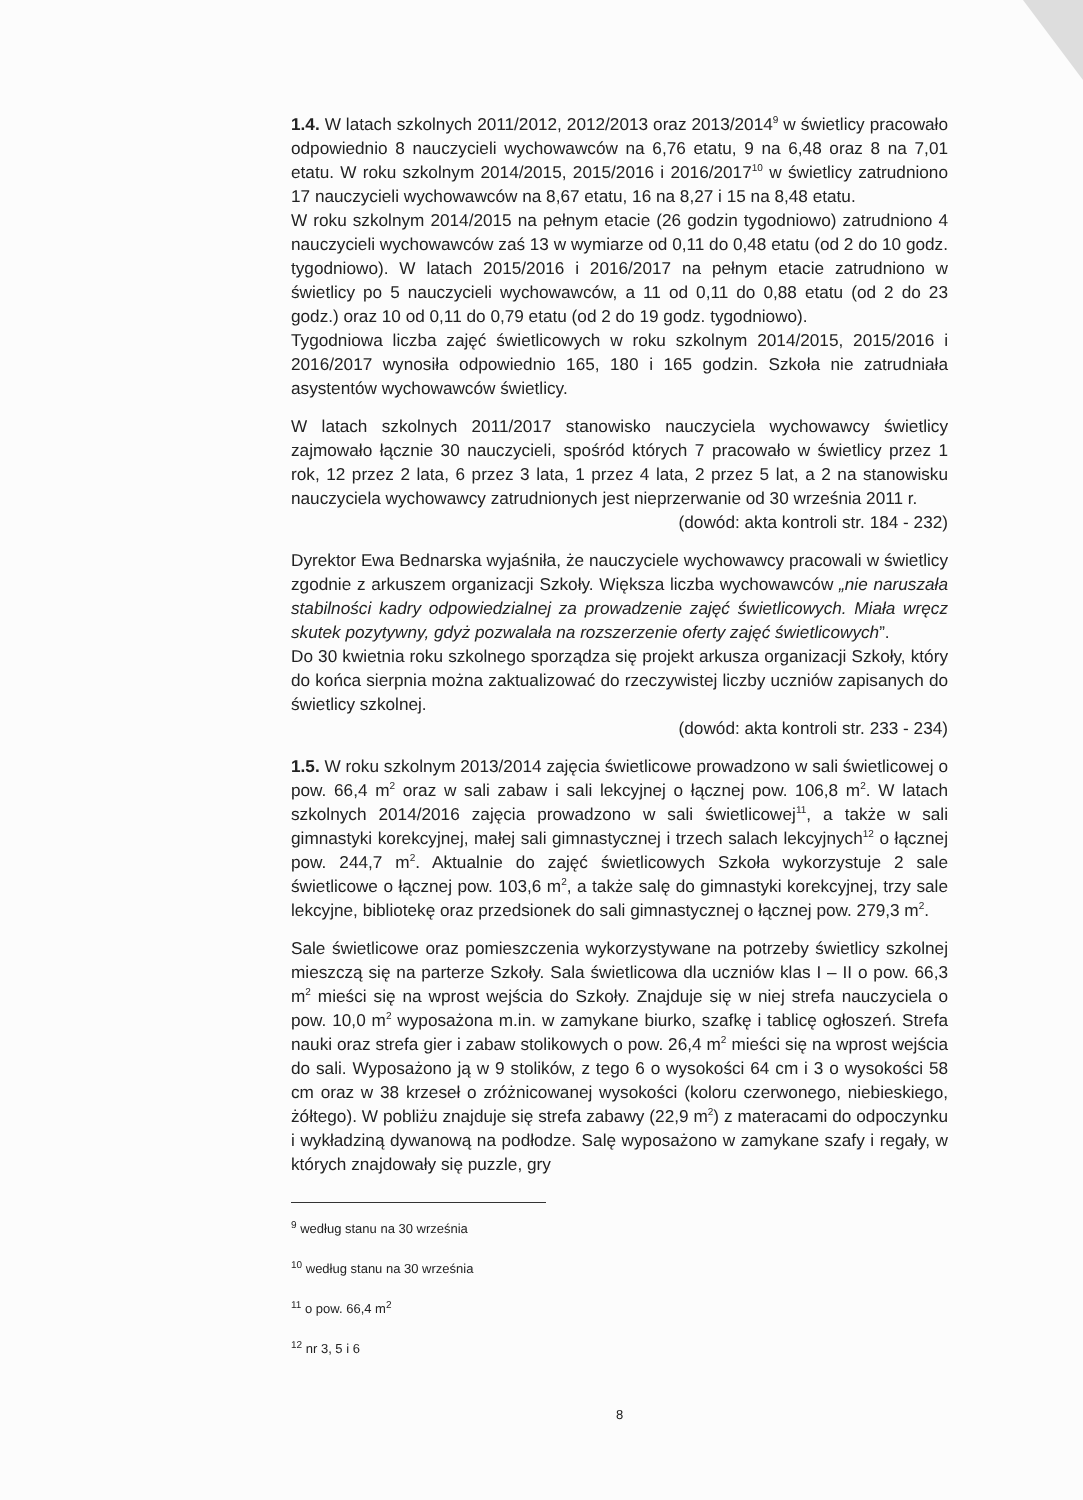1.4. W latach szkolnych 2011/2012, 2012/2013 oraz 2013/2014<sup>9</sup> w świetlicy pracowało odpowiednio 8 nauczycieli wychowawców na 6,76 etatu, 9 na 6,48 oraz 8 na 7,01 etatu. W roku szkolnym 2014/2015, 2015/2016 i 2016/2017<sup>10</sup> w świetlicy zatrudniono 17 nauczycieli wychowawców na 8,67 etatu, 16 na 8,27 i 15 na 8,48 etatu.
W roku szkolnym 2014/2015 na pełnym etacie (26 godzin tygodniowo) zatrudniono 4 nauczycieli wychowawców zaś 13 w wymiarze od 0,11 do 0,48 etatu (od 2 do 10 godz. tygodniowo). W latach 2015/2016 i 2016/2017 na pełnym etacie zatrudniono w świetlicy po 5 nauczycieli wychowawców, a 11 od 0,11 do 0,88 etatu (od 2 do 23 godz.) oraz 10 od 0,11 do 0,79 etatu (od 2 do 19 godz. tygodniowo).
Tygodniowa liczba zajęć świetlicowych w roku szkolnym 2014/2015, 2015/2016 i 2016/2017 wynosiła odpowiednio 165, 180 i 165 godzin. Szkoła nie zatrudniała asystentów wychowawców świetlicy.
W latach szkolnych 2011/2017 stanowisko nauczyciela wychowawcy świetlicy zajmowało łącznie 30 nauczycieli, spośród których 7 pracowało w świetlicy przez 1 rok, 12 przez 2 lata, 6 przez 3 lata, 1 przez 4 lata, 2 przez 5 lat, a 2 na stanowisku nauczyciela wychowawcy zatrudnionych jest nieprzerwanie od 30 września 2011 r.
(dowód: akta kontroli str. 184 - 232)
Dyrektor Ewa Bednarska wyjaśniła, że nauczyciele wychowawcy pracowali w świetlicy zgodnie z arkuszem organizacji Szkoły. Większa liczba wychowawców „nie naruszała stabilności kadry odpowiedzialnej za prowadzenie zajęć świetlicowych. Miała wręcz skutek pozytywny, gdyż pozwalała na rozszerzenie oferty zajęć świetlicowych”.
Do 30 kwietnia roku szkolnego sporządza się projekt arkusza organizacji Szkoły, który do końca sierpnia można zaktualizować do rzeczywistej liczby uczniów zapisanych do świetlicy szkolnej.
(dowód: akta kontroli str. 233 - 234)
1.5. W roku szkolnym 2013/2014 zajęcia świetlicowe prowadzono w sali świetlicowej o pow. 66,4 m<sup>2</sup> oraz w sali zabaw i sali lekcyjnej o łącznej pow. 106,8 m<sup>2</sup>. W latach szkolnych 2014/2016 zajęcia prowadzono w sali świetlicowej<sup>11</sup>, a także w sali gimnastyki korekcyjnej, małej sali gimnastycznej i trzech salach lekcyjnych<sup>12</sup> o łącznej pow. 244,7 m<sup>2</sup>. Aktualnie do zajęć świetlicowych Szkoła wykorzystuje 2 sale świetlicowe o łącznej pow. 103,6 m<sup>2</sup>, a także salę do gimnastyki korekcyjnej, trzy sale lekcyjne, bibliotekę oraz przedsionek do sali gimnastycznej o łącznej pow. 279,3 m<sup>2</sup>.
Sale świetlicowe oraz pomieszczenia wykorzystywane na potrzeby świetlicy szkolnej mieszczą się na parterze Szkoły. Sala świetlicowa dla uczniów klas I – II o pow. 66,3 m<sup>2</sup> mieści się na wprost wejścia do Szkoły. Znajduje się w niej strefa nauczyciela o pow. 10,0 m<sup>2</sup> wyposażona m.in. w zamykane biurko, szafkę i tablicę ogłoszeń. Strefa nauki oraz strefa gier i zabaw stolikowych o pow. 26,4 m<sup>2</sup> mieści się na wprost wejścia do sali. Wyposażono ją w 9 stolików, z tego 6 o wysokości 64 cm i 3 o wysokości 58 cm oraz w 38 krzeseł o zróżnicowanej wysokości (koloru czerwonego, niebieskiego, żółtego). W pobliżu znajduje się strefa zabawy (22,9 m<sup>2</sup>) z materacami do odpoczynku i wykładziną dywanową na podłodze. Salę wyposażono w zamykane szafy i regały, w których znajdowały się puzzle, gry
<sup>9</sup> według stanu na 30 września
<sup>10</sup> według stanu na 30 września
<sup>11</sup> o pow. 66,4 m<sup>2</sup>
<sup>12</sup> nr 3, 5 i 6
8